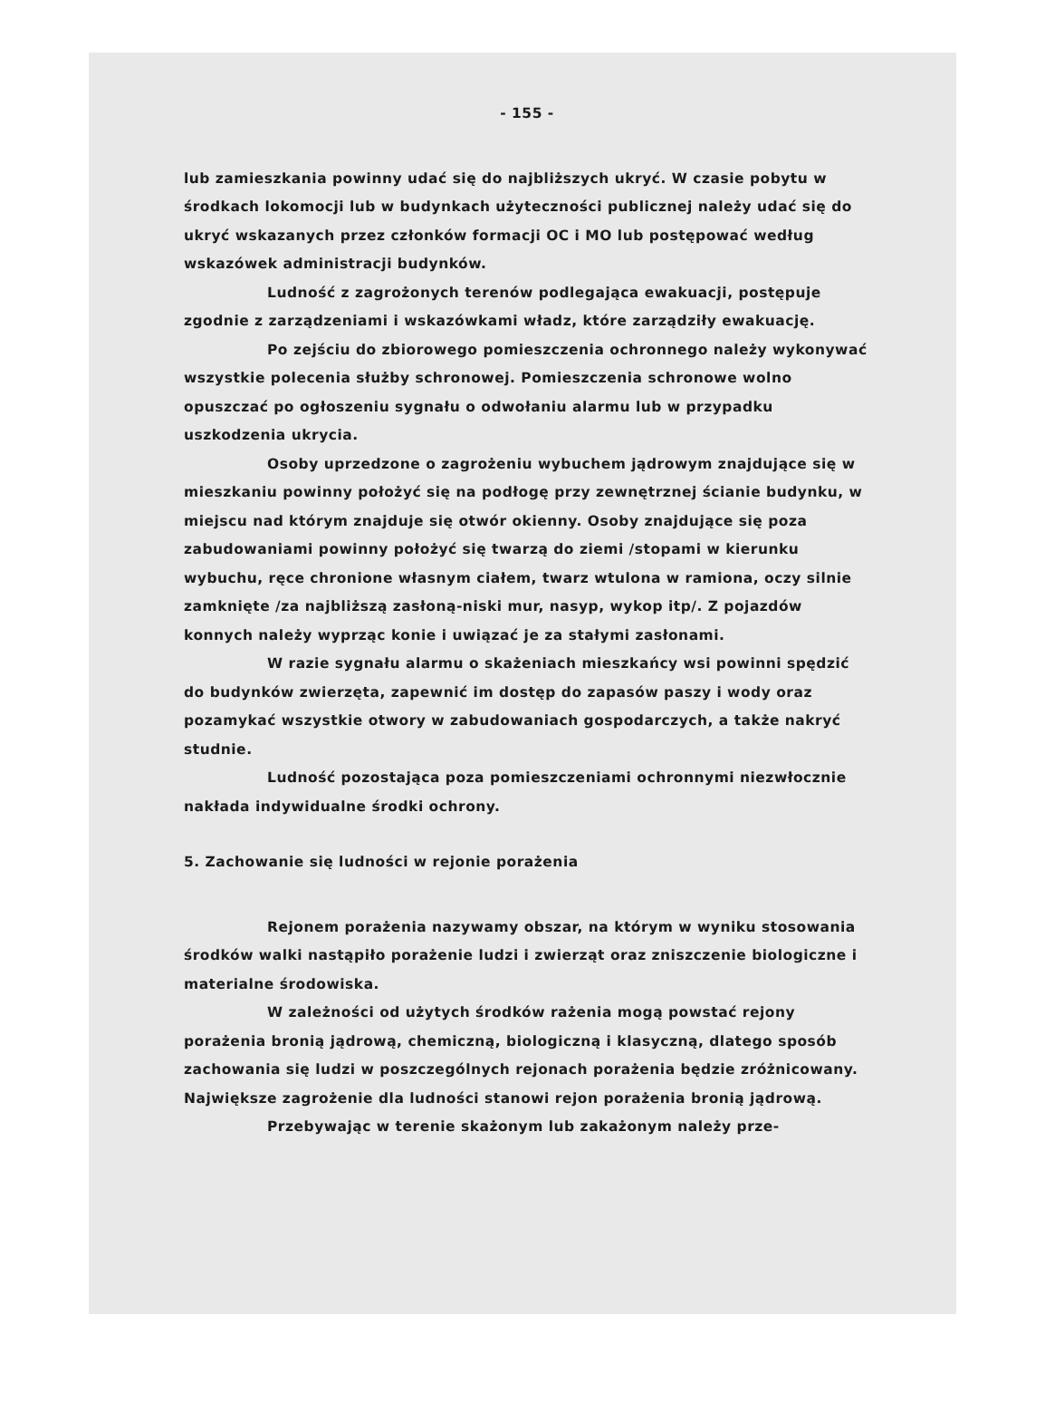- 155 -
lub zamieszkania powinny udać się do najbliższych ukryć. W czasie pobytu w środkach lokomocji lub w budynkach użyteczności publicznej należy udać się do ukryć wskazanych przez członków formacji OC i MO lub postępować według wskazówek administracji budynków.
Ludność z zagrożonych terenów podlegająca ewakuacji, postępuje zgodnie z zarządzeniami i wskazówkami władz, które zarządziły ewakuację.
Po zejściu do zbiorowego pomieszczenia ochronnego należy wykonywać wszystkie polecenia służby schronowej. Pomieszczenia schronowe wolno opuszczać po ogłoszeniu sygnału o odwołaniu alarmu lub w przypadku uszkodzenia ukrycia.
Osoby uprzedzone o zagrożeniu wybuchem jądrowym znajdujące się w mieszkaniu powinny położyć się na podłogę przy zewnętrznej ścianie budynku, w miejscu nad którym znajduje się otwór okienny. Osoby znajdujące się poza zabudowaniami powinny położyć się twarzą do ziemi /stopami w kierunku wybuchu, ręce chronione własnym ciałem, twarz wtulona w ramiona, oczy silnie zamknięte /za najbliższą zasłoną-niski mur, nasyp, wykop itp/. Z pojazdów konnych należy wyprząc konie i uwiązać je za stałymi zasłonami.
W razie sygnału alarmu o skażeniach mieszkańcy wsi powinni spędzić do budynków zwierzęta, zapewnić im dostęp do zapasów paszy i wody oraz pozamykać wszystkie otwory w zabudowaniach gospodarczych, a także nakryć studnie.
Ludność pozostająca poza pomieszczeniami ochronnymi niezwłocznie nakłada indywidualne środki ochrony.
5. Zachowanie się ludności w rejonie porażenia
Rejonem porażenia nazywamy obszar, na którym w wyniku stosowania środków walki nastąpiło porażenie ludzi i zwierząt oraz zniszczenie biologiczne i materialne środowiska.
W zależności od użytych środków rażenia mogą powstać rejony porażenia bronią jądrową, chemiczną, biologiczną i klasyczną, dlatego sposób zachowania się ludzi w poszczególnych rejonach porażenia będzie zróżnicowany. Największe zagrożenie dla ludności stanowi rejon porażenia bronią jądrową.
Przebywając w terenie skażonym lub zakażonym należy prze-